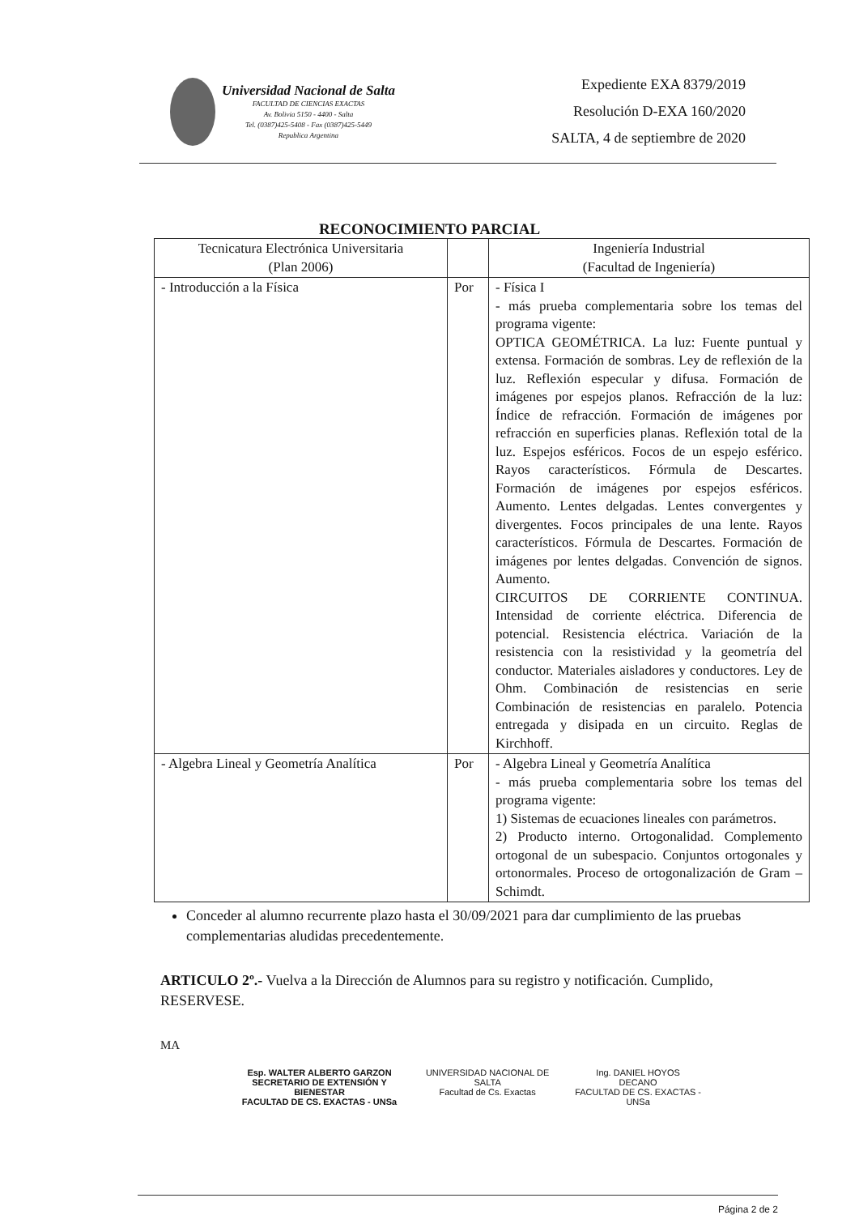Universidad Nacional de Salta
FACULTAD DE CIENCIAS EXACTAS
Av. Bolivia 5150 - 4400 - Salta
Tel. (0387)425-5408 - Fax (0387)425-5449
Republica Argentina
Expediente EXA 8379/2019
Resolución D-EXA 160/2020
SALTA, 4 de septiembre de 2020
RECONOCIMIENTO PARCIAL
| Tecnicatura Electrónica Universitaria (Plan 2006) | | Ingeniería Industrial (Facultad de Ingeniería) |
| - Introducción a la Física | Por | - Física I - más prueba complementaria sobre los temas del programa vigente: OPTICA GEOMÉTRICA. La luz: Fuente puntual y extensa. Formación de sombras. Ley de reflexión de la luz. Reflexión especular y difusa. Formación de imágenes por espejos planos. Refracción de la luz: Índice de refracción. Formación de imágenes por refracción en superficies planas. Reflexión total de la luz. Espejos esféricos. Focos de un espejo esférico. Rayos característicos. Fórmula de Descartes. Formación de imágenes por espejos esféricos. Aumento. Lentes delgadas. Lentes convergentes y divergentes. Focos principales de una lente. Rayos característicos. Fórmula de Descartes. Formación de imágenes por lentes delgadas. Convención de signos. Aumento. CIRCUITOS DE CORRIENTE CONTINUA. Intensidad de corriente eléctrica. Diferencia de potencial. Resistencia eléctrica. Variación de la resistencia con la resistividad y la geometría del conductor. Materiales aisladores y conductores. Ley de Ohm. Combinación de resistencias en serie Combinación de resistencias en paralelo. Potencia entregada y disipada en un circuito. Reglas de Kirchhoff. |
| - Algebra Lineal y Geometría Analítica | Por | - Algebra Lineal y Geometría Analítica - más prueba complementaria sobre los temas del programa vigente: 1) Sistemas de ecuaciones lineales con parámetros. 2) Producto interno. Ortogonalidad. Complemento ortogonal de un subespacio. Conjuntos ortogonales y ortonormales. Proceso de ortogonalización de Gram – Schimdt. |
Conceder al alumno recurrente plazo hasta el 30/09/2021 para dar cumplimiento de las pruebas complementarias aludidas precedentemente.
ARTICULO 2º.- Vuelva a la Dirección de Alumnos para su registro y notificación. Cumplido, RESERVESE.
MA
Esp. WALTER ALBERTO GARZON
SECRETARIO DE EXTENSIÓN Y BIENESTAR
FACULTAD DE CS. EXACTAS - UNSa
UNIVERSIDAD NACIONAL DE SALTA
Facultad de Cs. Exactas
Ing. DANIEL HOYOS
DECANO
FACULTAD DE CS. EXACTAS - UNSa
Página 2 de 2